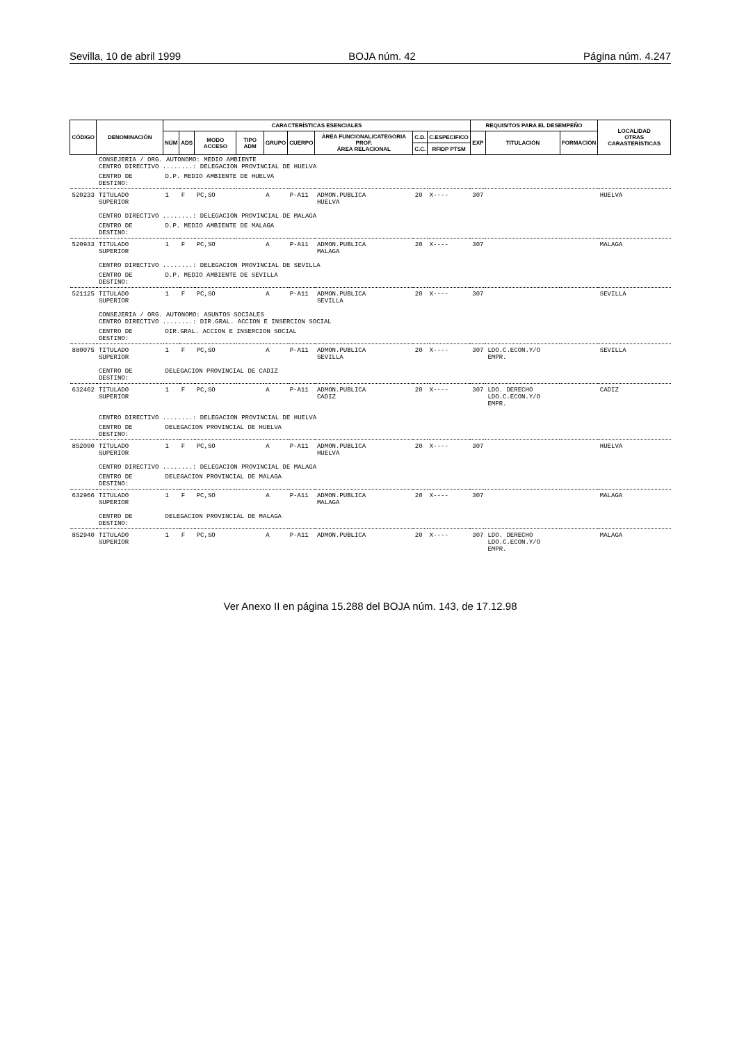Sevilla, 10 de abril 1999 BOJA núm. 42 Página núm. 4.247
| CÓDIGO | DENOMINACIÓN | CARACTERÍSTICAS ESENCIALES | | | | | | | | | REQUISITOS PARA EL DESEMPEÑO | | | LOCALIDAD OTRAS CARASTERÍSTICAS |
| --- | --- | --- | --- | --- | --- | --- | --- | --- | --- | --- | --- | --- | --- | --- |
| | | NÚM | ADS | MODO ACCESO | TIPO ADM | GRUPO | CUERPO | ÁREA FUNCIONAL/CATEGORIA PROF. ÁREA RELACIONAL | C.D. | C.ESPECIFICO | EXP | TITULACIÓN | FORMACIÓN | |
| | | | | | | | | | C.C. | RFIDP PTSM | | | | |
| | CONSEJERIA / ORG. AUTONOMO: MEDIO AMBIENTE CENTRO DIRECTIVO ........: DELEGACION PROVINCIAL DE HUELVA | | | | | | | | | | | | | |
| | CENTRO DE DESTINO: | D.P. MEDIO AMBIENTE DE HUELVA | | | | | | | | | | | | |
| 520233 | TITULADO SUPERIOR | 1 | F | PC,SO | | A | P-A11 | ADMON.PUBLICA HUELVA | 20 | X---- | 307 | | | HUELVA |
| | CENTRO DIRECTIVO ........: DELEGACION PROVINCIAL DE MALAGA | | | | | | | | | | | | | |
| | CENTRO DE DESTINO: | D.P. MEDIO AMBIENTE DE MALAGA | | | | | | | | | | | | |
| 520933 | TITULADO SUPERIOR | 1 | F | PC,SO | | A | P-A11 | ADMON.PUBLICA MALAGA | 20 | X---- | 307 | | | MALAGA |
| | CENTRO DIRECTIVO ........: DELEGACION PROVINCIAL DE SEVILLA | | | | | | | | | | | | | |
| | CENTRO DE DESTINO: | D.P. MEDIO AMBIENTE DE SEVILLA | | | | | | | | | | | | |
| 521125 | TITULADO SUPERIOR | 1 | F | PC,SO | | A | P-A11 | ADMON.PUBLICA SEVILLA | 20 | X---- | 307 | | | SEVILLA |
| | CONSEJERIA / ORG. AUTONOMO: ASUNTOS SOCIALES CENTRO DIRECTIVO ........: DIR.GRAL. ACCION E INSERCION SOCIAL | | | | | | | | | | | | | |
| | CENTRO DE DESTINO: | DIR.GRAL. ACCION E INSERCION SOCIAL | | | | | | | | | | | | |
| 880075 | TITULADO SUPERIOR | 1 | F | PC,SO | | A | P-A11 | ADMON.PUBLICA SEVILLA | 20 | X---- | 307 | LDO.C.ECON.Y/O EMPR. | | SEVILLA |
| | CENTRO DE DESTINO: | DELEGACION PROVINCIAL DE CADIZ | | | | | | | | | | | | |
| 632462 | TITULADO SUPERIOR | 1 | F | PC,SO | | A | P-A11 | ADMON.PUBLICA CADIZ | 20 | X---- | 307 | LDO. DERECHO LDO.C.ECON.Y/O EMPR. | | CADIZ |
| | CENTRO DIRECTIVO ........: DELEGACION PROVINCIAL DE HUELVA | | | | | | | | | | | | | |
| | CENTRO DE DESTINO: | DELEGACION PROVINCIAL DE HUELVA | | | | | | | | | | | | |
| 852090 | TITULADO SUPERIOR | 1 | F | PC,SO | | A | P-A11 | ADMON.PUBLICA HUELVA | 20 | X---- | 307 | | | HUELVA |
| | CENTRO DIRECTIVO ........: DELEGACION PROVINCIAL DE MALAGA | | | | | | | | | | | | | |
| | CENTRO DE DESTINO: | DELEGACION PROVINCIAL DE MALAGA | | | | | | | | | | | | |
| 632966 | TITULADO SUPERIOR | 1 | F | PC,SO | | A | P-A11 | ADMON.PUBLICA MALAGA | 20 | X---- | 307 | | | MALAGA |
| | CENTRO DE DESTINO: | DELEGACION PROVINCIAL DE MALAGA | | | | | | | | | | | | |
| 852940 | TITULADO SUPERIOR | 1 | F | PC,SO | | A | P-A11 | ADMON.PUBLICA | 20 | X---- | 307 | LDO. DERECHO LDO.C.ECON.Y/O EMPR. | | MALAGA |
Ver Anexo II en página 15.288 del BOJA núm. 143, de 17.12.98